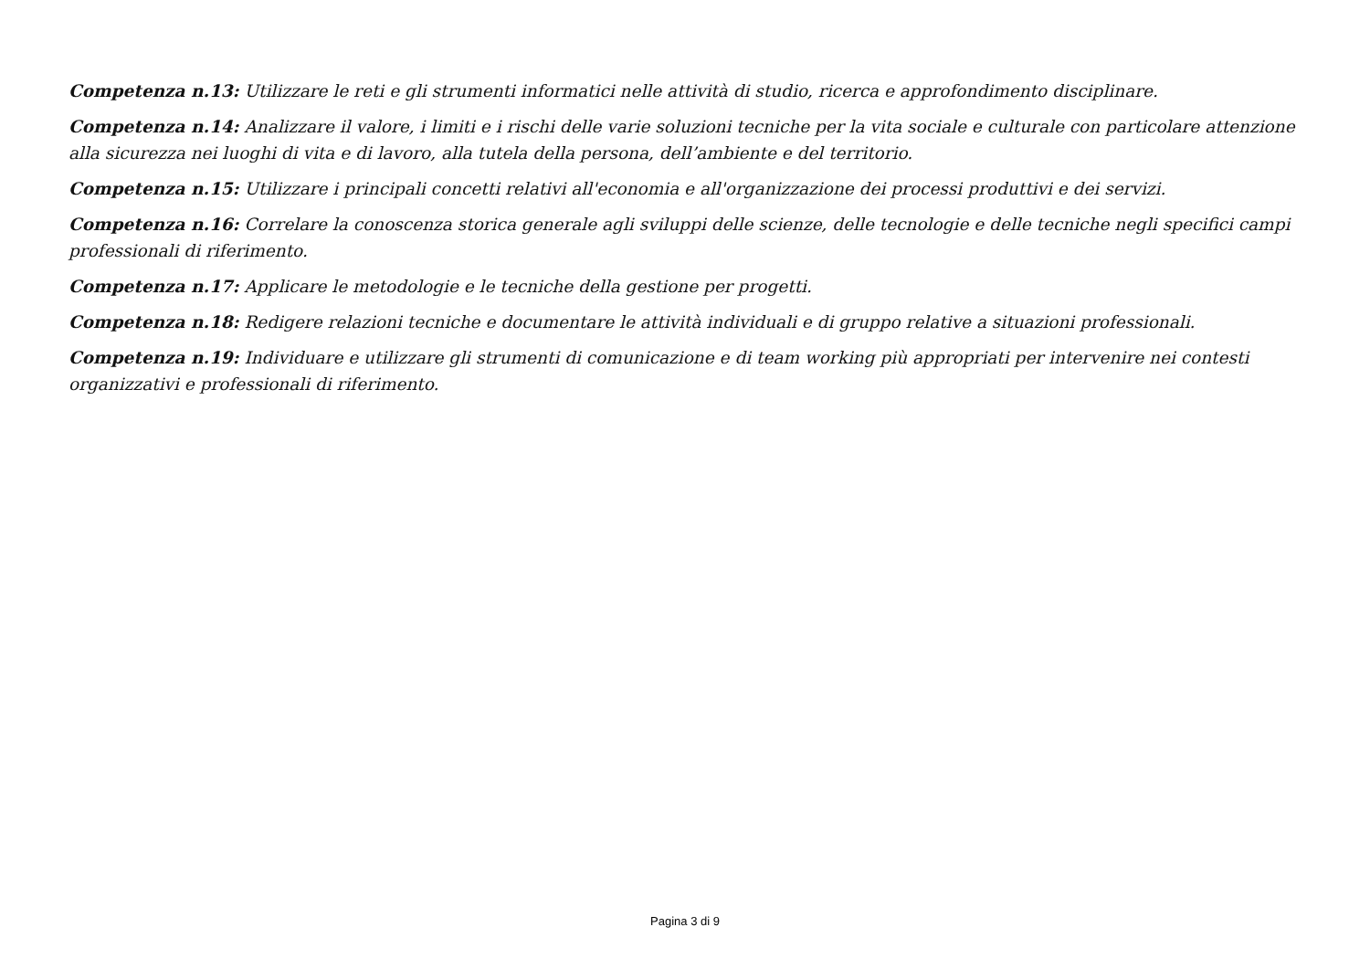Competenza n.13: Utilizzare le reti e gli strumenti informatici nelle attività di studio, ricerca e approfondimento disciplinare.
Competenza n.14: Analizzare il valore, i limiti e i rischi delle varie soluzioni tecniche per la vita sociale e culturale con particolare attenzione alla sicurezza nei luoghi di vita e di lavoro, alla tutela della persona, dell’ambiente e del territorio.
Competenza n.15: Utilizzare i principali concetti relativi all'economia e all'organizzazione dei processi produttivi e dei servizi.
Competenza n.16: Correlare la conoscenza storica generale agli sviluppi delle scienze, delle tecnologie e delle tecniche negli specifici campi professionali di riferimento.
Competenza n.17: Applicare le metodologie e le tecniche della gestione per progetti.
Competenza n.18: Redigere relazioni tecniche e documentare le attività individuali e di gruppo relative a situazioni professionali.
Competenza n.19: Individuare e utilizzare gli strumenti di comunicazione e di team working più appropriati per intervenire nei contesti organizzativi e professionali di riferimento.
Pagina 3 di 9